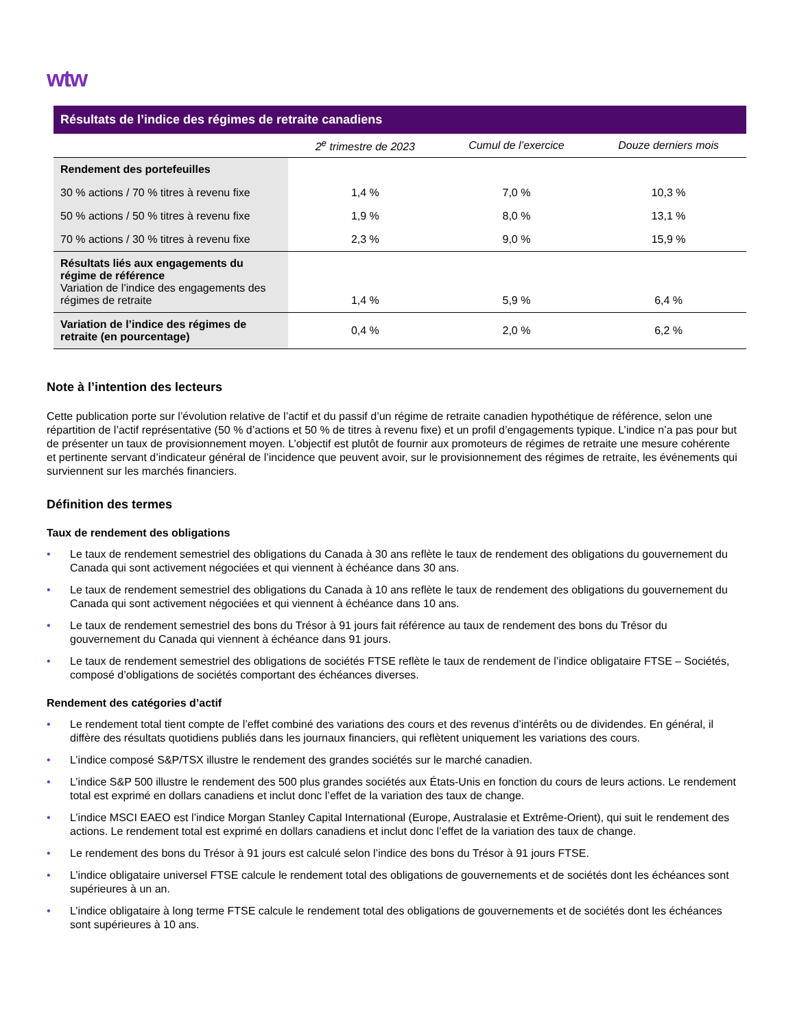wtw
| Résultats de l’indice des régimes de retraite canadiens | | | |
| --- | --- | --- | --- |
| | 2<sup>e</sup> trimestre de 2023 | Cumul de l’exercice | Douze derniers mois |
| Rendement des portefeuilles | | | |
| 30 % actions / 70 % titres à revenu fixe | 1,4 % | 7,0 % | 10,3 % |
| 50 % actions / 50 % titres à revenu fixe | 1,9 % | 8,0 % | 13,1 % |
| 70 % actions / 30 % titres à revenu fixe | 2,3 % | 9,0 % | 15,9 % |
| Résultats liés aux engagements du régime de référence Variation de l’indice des engagements des régimes de retraite | 1,4 % | 5,9 % | 6,4 % |
| Variation de l’indice des régimes de retraite (en pourcentage) | 0,4 % | 2,0 % | 6,2 % |
Note à l’intention des lecteurs
Cette publication porte sur l’évolution relative de l’actif et du passif d’un régime de retraite canadien hypothétique de référence, selon une répartition de l’actif représentative (50 % d’actions et 50 % de titres à revenu fixe) et un profil d’engagements typique. L’indice n’a pas pour but de présenter un taux de provisionnement moyen. L’objectif est plutôt de fournir aux promoteurs de régimes de retraite une mesure cohérente et pertinente servant d’indicateur général de l’incidence que peuvent avoir, sur le provisionnement des régimes de retraite, les événements qui surviennent sur les marchés financiers.
Définition des termes
Taux de rendement des obligations
• Le taux de rendement semestriel des obligations du Canada à 30 ans reflète le taux de rendement des obligations du gouvernement du Canada qui sont activement négociées et qui viennent à échéance dans 30 ans.
• Le taux de rendement semestriel des obligations du Canada à 10 ans reflète le taux de rendement des obligations du gouvernement du Canada qui sont activement négociées et qui viennent à échéance dans 10 ans.
• Le taux de rendement semestriel des bons du Trésor à 91 jours fait référence au taux de rendement des bons du Trésor du gouvernement du Canada qui viennent à échéance dans 91 jours.
• Le taux de rendement semestriel des obligations de sociétés FTSE reflète le taux de rendement de l’indice obligataire FTSE – Sociétés, composé d’obligations de sociétés comportant des échéances diverses.
Rendement des catégories d’actif
• Le rendement total tient compte de l’effet combiné des variations des cours et des revenus d’intérêts ou de dividendes. En général, il diffère des résultats quotidiens publiés dans les journaux financiers, qui reflètent uniquement les variations des cours.
• L’indice composé S&P/TSX illustre le rendement des grandes sociétés sur le marché canadien.
• L’indice S&P 500 illustre le rendement des 500 plus grandes sociétés aux États-Unis en fonction du cours de leurs actions. Le rendement total est exprimé en dollars canadiens et inclut donc l’effet de la variation des taux de change.
• L’indice MSCI EAEO est l’indice Morgan Stanley Capital International (Europe, Australasie et Extrême-Orient), qui suit le rendement des actions. Le rendement total est exprimé en dollars canadiens et inclut donc l’effet de la variation des taux de change.
• Le rendement des bons du Trésor à 91 jours est calculé selon l’indice des bons du Trésor à 91 jours FTSE.
• L’indice obligataire universel FTSE calcule le rendement total des obligations de gouvernements et de sociétés dont les échéances sont supérieures à un an.
• L’indice obligataire à long terme FTSE calcule le rendement total des obligations de gouvernements et de sociétés dont les échéances sont supérieures à 10 ans.